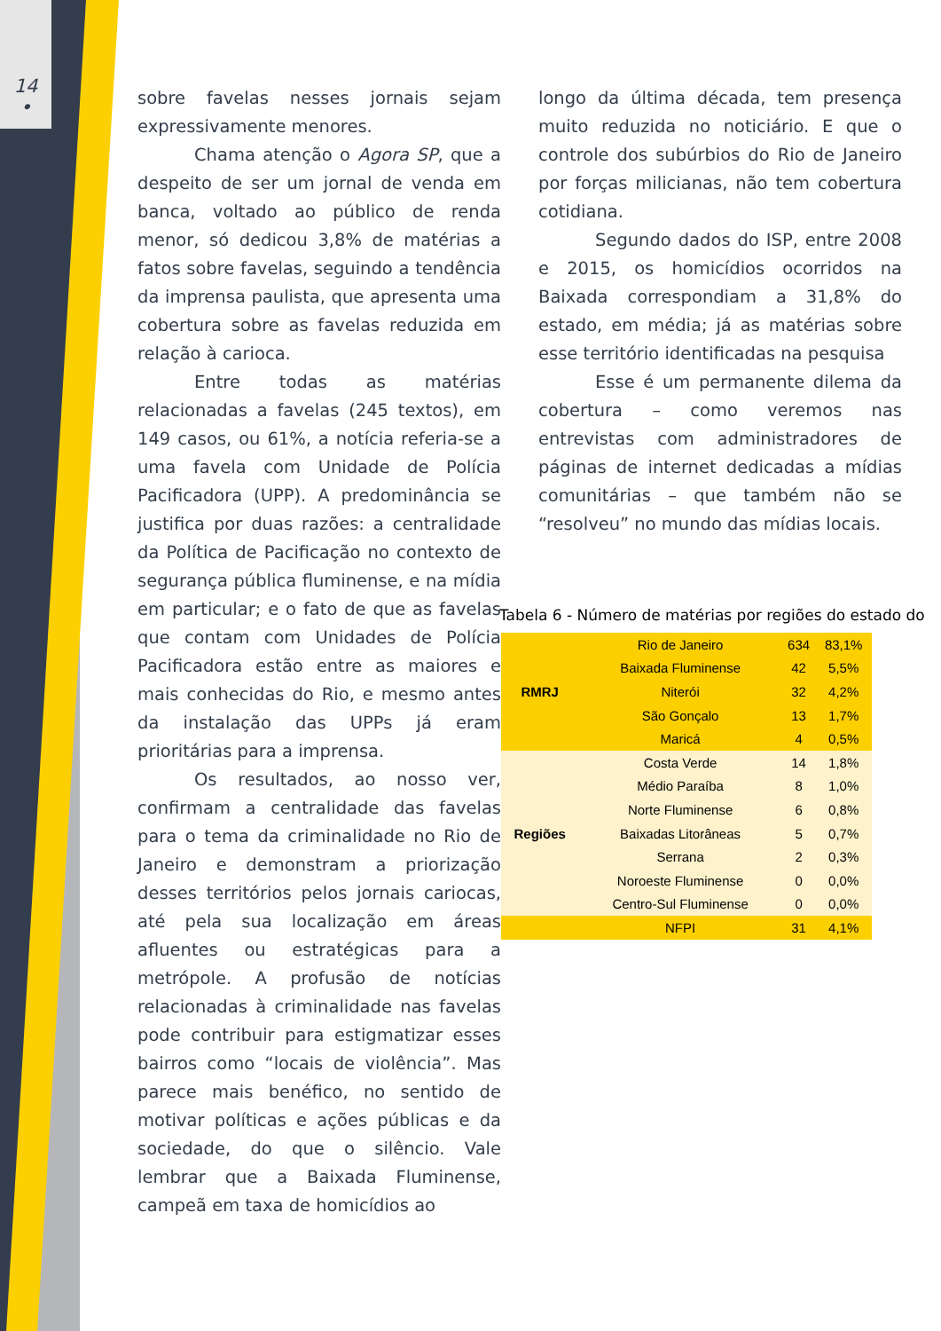14
•
sobre favelas nesses jornais sejam expressivamente menores.
Chama atenção o Agora SP, que a despeito de ser um jornal de venda em banca, voltado ao público de renda menor, só dedicou 3,8% de matérias a fatos sobre favelas, seguindo a tendência da imprensa paulista, que apresenta uma cobertura sobre as favelas reduzida em relação à carioca.
Entre todas as matérias relacionadas a favelas (245 textos), em 149 casos, ou 61%, a notícia referia-se a uma favela com Unidade de Polícia Pacificadora (UPP). A predominância se justifica por duas razões: a centralidade da Política de Pacificação no contexto de segurança pública fluminense, e na mídia em particular; e o fato de que as favelas que contam com Unidades de Polícia Pacificadora estão entre as maiores e mais conhecidas do Rio, e mesmo antes da instalação das UPPs já eram prioritárias para a imprensa.
Os resultados, ao nosso ver, confirmam a centralidade das favelas para o tema da criminalidade no Rio de Janeiro e demonstram a priorização desses territórios pelos jornais cariocas, até pela sua localização em áreas afluentes ou estratégicas para a metrópole. A profusão de notícias relacionadas à criminalidade nas favelas pode contribuir para estigmatizar esses bairros como “locais de violência”. Mas parece mais benéfico, no sentido de motivar políticas e ações públicas e da sociedade, do que o silêncio. Vale lembrar que a Baixada Fluminense, campeã em taxa de homicídios ao
longo da última década, tem presença muito reduzida no noticiário. E que o controle dos subúrbios do Rio de Janeiro por forças milicianas, não tem cobertura cotidiana.
Segundo dados do ISP, entre 2008 e 2015, os homicídios ocorridos na Baixada correspondiam a 31,8% do estado, em média; já as matérias sobre esse território identificadas na pesquisa
Esse é um permanente dilema da cobertura – como veremos nas entrevistas com administradores de páginas de internet dedicadas a mídias comunitárias – que também não se “resolveu” no mundo das mídias locais.
Tabela 6 - Número de matérias por regiões do estado do
| RMRJ | Rio de Janeiro | 634 | 83,1% |
| | Baixada Fluminense | 42 | 5,5% |
| | Niterói | 32 | 4,2% |
| | São Gonçalo | 13 | 1,7% |
| | Maricá | 4 | 0,5% |
| Regiões | Costa Verde | 14 | 1,8% |
| | Médio Paraíba | 8 | 1,0% |
| | Norte Fluminense | 6 | 0,8% |
| | Baixadas Litorâneas | 5 | 0,7% |
| | Serrana | 2 | 0,3% |
| | Noroeste Fluminense | 0 | 0,0% |
| | Centro-Sul Fluminense | 0 | 0,0% |
| | NFPI | 31 | 4,1% |